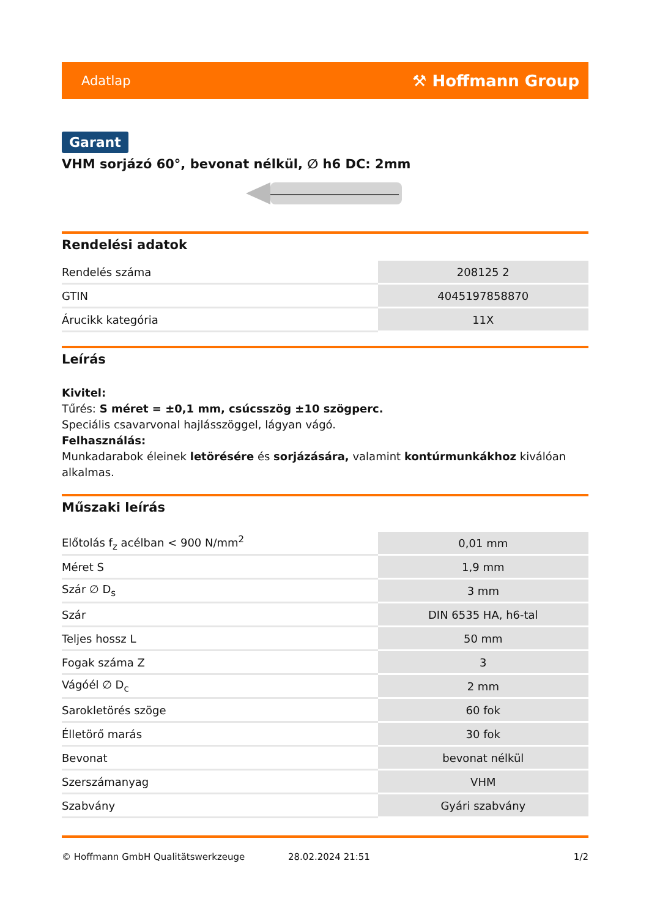Adatlap ⚒ Hoffmann Group
Garant
VHM sorjázó 60°, bevonat nélkül, ∅ h6 DC: 2mm
Rendelési adatok
| Rendelés száma | 208125 2 |
| GTIN | 4045197858870 |
| Árucikk kategória | 11X |
Leírás
Kivitel:
Tűrés: S méret = ±0,1 mm, csúcsszög ±10 szögperc.
Speciális csavarvonal hajlásszöggel, lágyan vágó.
Felhasználás:
Munkadarabok éleinek letörésére és sorjázására, valamint kontúrmunkákhoz kiválóan alkalmas.
Műszaki leírás
| Előtolás f<sub>z</sub> acélban < 900 N/mm<sup>2</sup> | 0,01 mm |
| Méret S | 1,9 mm |
| Szár ∅ D<sub>s</sub> | 3 mm |
| Szár | DIN 6535 HA, h6-tal |
| Teljes hossz L | 50 mm |
| Fogak száma Z | 3 |
| Vágóél ∅ D<sub>c</sub> | 2 mm |
| Sarokletörés szöge | 60 fok |
| Élletörő marás | 30 fok |
| Bevonat | bevonat nélkül |
| Szerszámanyag | VHM |
| Szabvány | Gyári szabvány |
© Hoffmann GmbH Qualitätswerkzeuge 28.02.2024 21:51 1/2